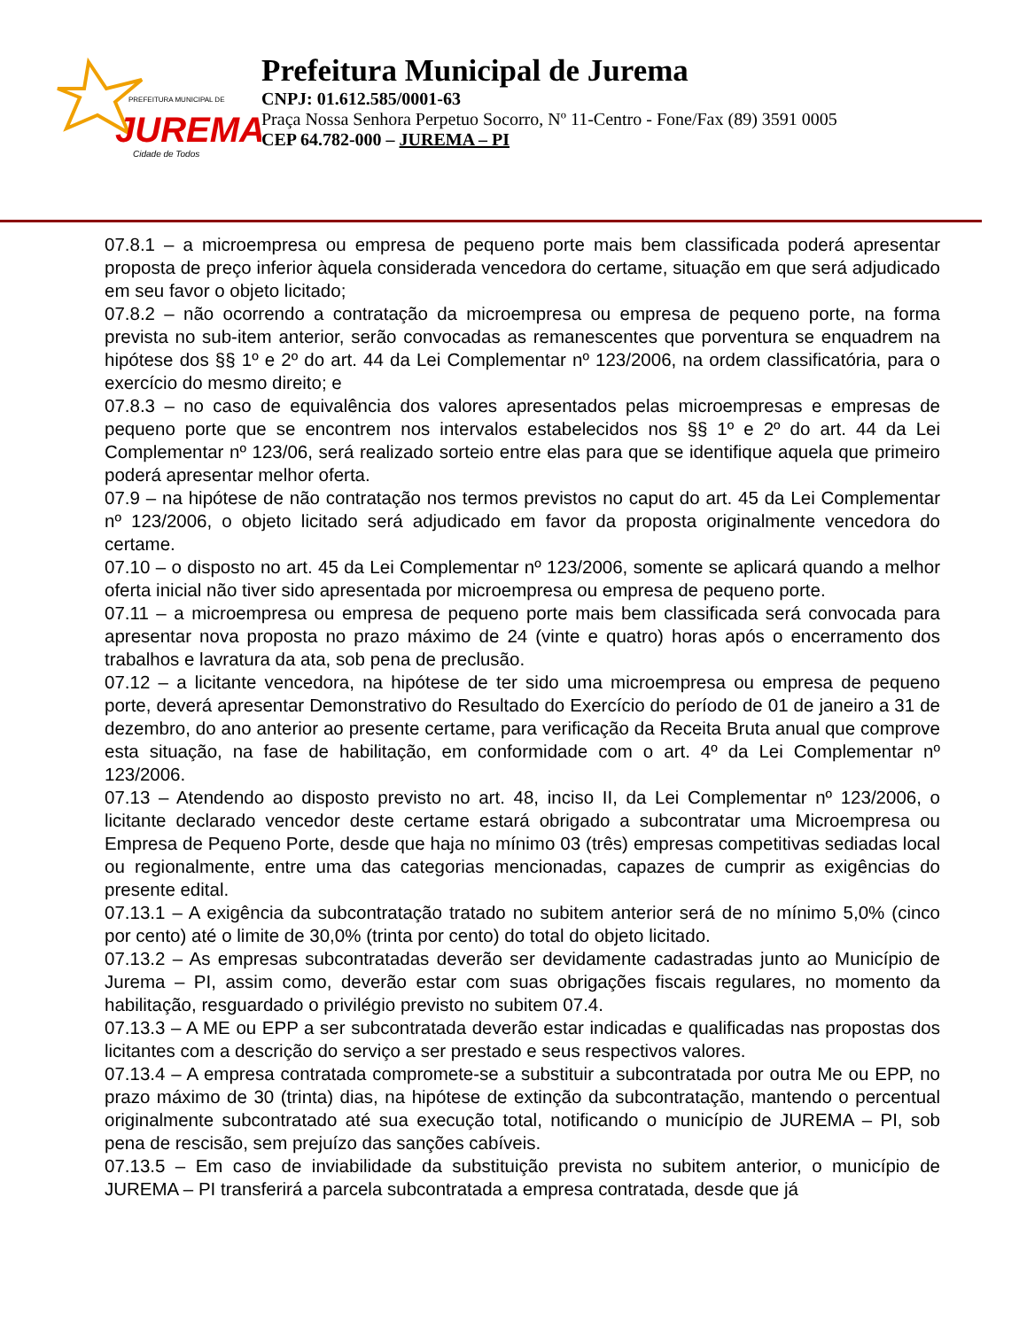JUREMA
PREFEITURA MUNICIPAL DE
Cidade de Todos
Prefeitura Municipal de Jurema
CNPJ: 01.612.585/0001-63
Praça Nossa Senhora Perpetuo Socorro, Nº 11-Centro - Fone/Fax (89) 3591 0005
CEP 64.782-000 – JUREMA – PI
07.8.1 – a microempresa ou empresa de pequeno porte mais bem classificada poderá apresentar proposta de preço inferior àquela considerada vencedora do certame, situação em que será adjudicado em seu favor o objeto licitado;
07.8.2 – não ocorrendo a contratação da microempresa ou empresa de pequeno porte, na forma prevista no sub-item anterior, serão convocadas as remanescentes que porventura se enquadrem na hipótese dos §§ 1º e 2º do art. 44 da Lei Complementar nº 123/2006, na ordem classificatória, para o exercício do mesmo direito; e
07.8.3 – no caso de equivalência dos valores apresentados pelas microempresas e empresas de pequeno porte que se encontrem nos intervalos estabelecidos nos §§ 1º e 2º do art. 44 da Lei Complementar nº 123/06, será realizado sorteio entre elas para que se identifique aquela que primeiro poderá apresentar melhor oferta.
07.9 – na hipótese de não contratação nos termos previstos no caput do art. 45 da Lei Complementar nº 123/2006, o objeto licitado será adjudicado em favor da proposta originalmente vencedora do certame.
07.10 – o disposto no art. 45 da Lei Complementar nº 123/2006, somente se aplicará quando a melhor oferta inicial não tiver sido apresentada por microempresa ou empresa de pequeno porte.
07.11 – a microempresa ou empresa de pequeno porte mais bem classificada será convocada para apresentar nova proposta no prazo máximo de 24 (vinte e quatro) horas após o encerramento dos trabalhos e lavratura da ata, sob pena de preclusão.
07.12 – a licitante vencedora, na hipótese de ter sido uma microempresa ou empresa de pequeno porte, deverá apresentar Demonstrativo do Resultado do Exercício do período de 01 de janeiro a 31 de dezembro, do ano anterior ao presente certame, para verificação da Receita Bruta anual que comprove esta situação, na fase de habilitação, em conformidade com o art. 4º da Lei Complementar nº 123/2006.
07.13 – Atendendo ao disposto previsto no art. 48, inciso II, da Lei Complementar nº 123/2006, o licitante declarado vencedor deste certame estará obrigado a subcontratar uma Microempresa ou Empresa de Pequeno Porte, desde que haja no mínimo 03 (três) empresas competitivas sediadas local ou regionalmente, entre uma das categorias mencionadas, capazes de cumprir as exigências do presente edital.
07.13.1 – A exigência da subcontratação tratado no subitem anterior será de no mínimo 5,0% (cinco por cento) até o limite de 30,0% (trinta por cento) do total do objeto licitado.
07.13.2 – As empresas subcontratadas deverão ser devidamente cadastradas junto ao Município de Jurema – PI, assim como, deverão estar com suas obrigações fiscais regulares, no momento da habilitação, resguardado o privilégio previsto no subitem 07.4.
07.13.3 – A ME ou EPP a ser subcontratada deverão estar indicadas e qualificadas nas propostas dos licitantes com a descrição do serviço a ser prestado e seus respectivos valores.
07.13.4 – A empresa contratada compromete-se a substituir a subcontratada por outra Me ou EPP, no prazo máximo de 30 (trinta) dias, na hipótese de extinção da subcontratação, mantendo o percentual originalmente subcontratado até sua execução total, notificando o município de JUREMA – PI, sob pena de rescisão, sem prejuízo das sanções cabíveis.
07.13.5 – Em caso de inviabilidade da substituição prevista no subitem anterior, o município de JUREMA – PI transferirá a parcela subcontratada a empresa contratada, desde que já